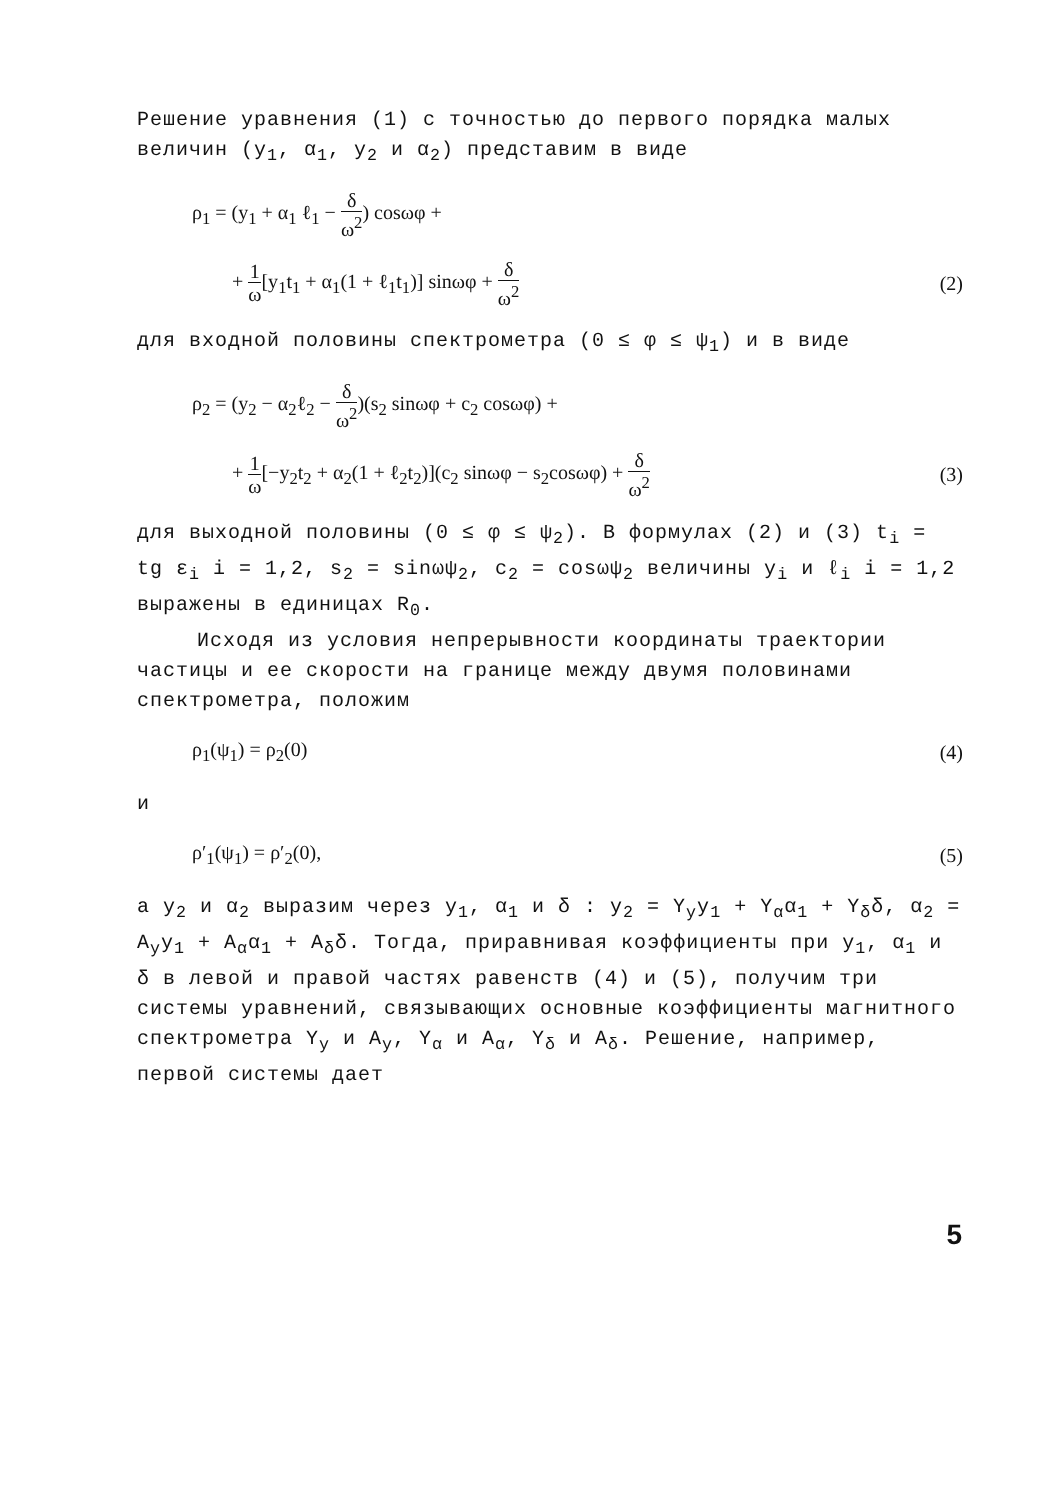Решение уравнения (1) с точностью до первого порядка малых величин (y<sub>1</sub>, α<sub>1</sub>, y<sub>2</sub> и α<sub>2</sub>) представим в виде
ρ<sub>1</sub> = (y<sub>1</sub> + α<sub>1</sub> ℓ<sub>1</sub> − δ ω<sup>2</sup>) cosωφ +
+ 1 ω[y<sub>1</sub>t<sub>1</sub> + α<sub>1</sub>(1 + ℓ<sub>1</sub>t<sub>1</sub>)] sinωφ + δ ω<sup>2</sup> (2)
для входной половины спектрометра (0 ≤ φ ≤ ψ<sub>1</sub>) и в виде
ρ<sub>2</sub> = (y<sub>2</sub> − α<sub>2</sub>ℓ<sub>2</sub> − δ ω<sup>2</sup>)(s<sub>2</sub> sinωφ + c<sub>2</sub> cosωφ) +
+ 1 ω[−y<sub>2</sub>t<sub>2</sub> + α<sub>2</sub>(1 + ℓ<sub>2</sub>t<sub>2</sub>)](c<sub>2</sub> sinωφ − s<sub>2</sub>cosωφ) + δ ω<sup>2</sup> (3)
для выходной половины (0 ≤ φ ≤ ψ<sub>2</sub>). В формулах (2) и (3) t<sub>i</sub> = tg ε<sub>i</sub> i = 1,2, s<sub>2</sub> = sinωψ<sub>2</sub>, c<sub>2</sub> = cosωψ<sub>2</sub> величины y<sub>i</sub> и ℓ<sub>i</sub> i = 1,2 выражены в единицах R<sub>0</sub>.
Исходя из условия непрерывности координаты траектории частицы и ее скорости на границе между двумя половинами спектрометра, положим
ρ<sub>1</sub>(ψ<sub>1</sub>) = ρ<sub>2</sub>(0) (4)
и
ρ′<sub>1</sub>(ψ<sub>1</sub>) = ρ′<sub>2</sub>(0), (5)
а y<sub>2</sub> и α<sub>2</sub> выразим через y<sub>1</sub>, α<sub>1</sub> и δ : y<sub>2</sub> = Y<sub>y</sub>y<sub>1</sub> + Y<sub>α</sub>α<sub>1</sub> + Y<sub>δ</sub>δ, α<sub>2</sub> = A<sub>y</sub>y<sub>1</sub> + A<sub>α</sub>α<sub>1</sub> + A<sub>δ</sub>δ. Тогда, приравнивая коэффициенты при y<sub>1</sub>, α<sub>1</sub> и δ в левой и правой частях равенств (4) и (5), получим три системы уравнений, связывающих основные коэффициенты магнитного спектрометра Y<sub>y</sub> и A<sub>y</sub>, Y<sub>α</sub> и A<sub>α</sub>, Y<sub>δ</sub> и A<sub>δ</sub>. Решение, например, первой системы дает
5